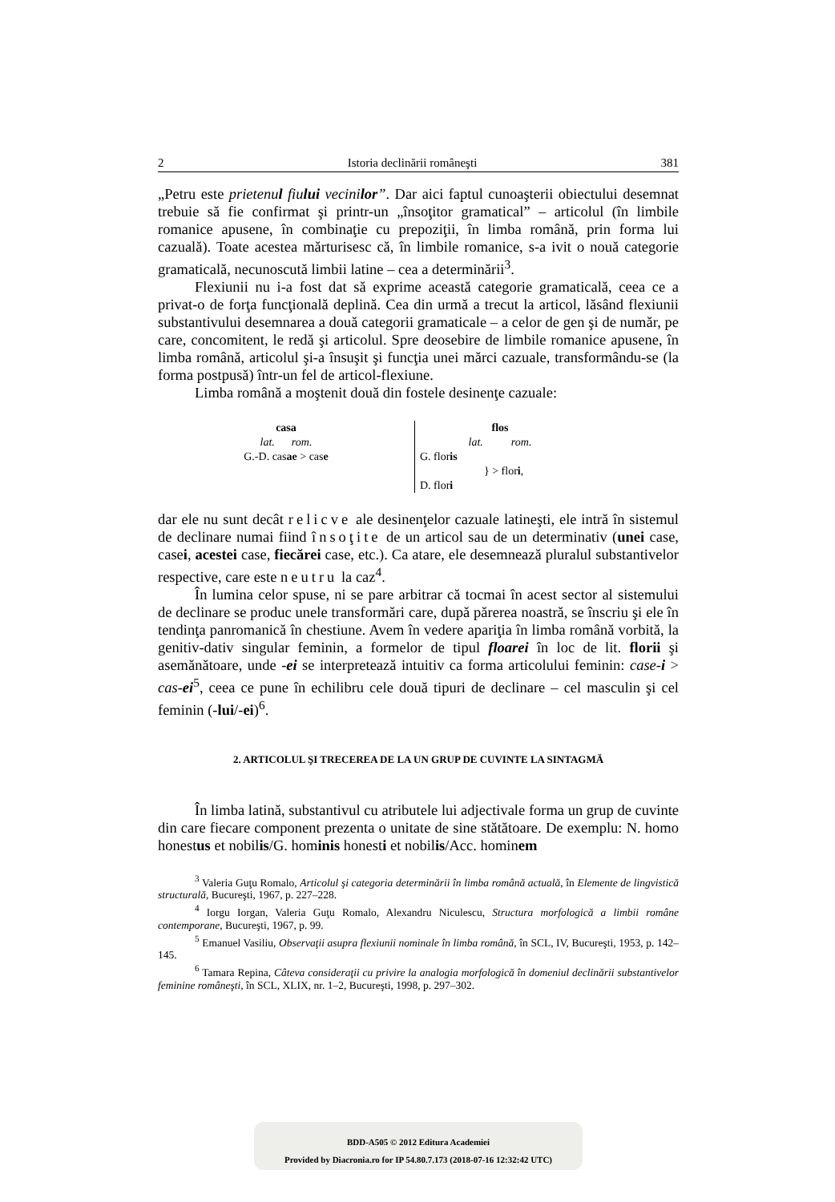2 Istoria declinării româneşti 381
„Petru este prietenul fiului vecinilor”. Dar aici faptul cunoaşterii obiectului desemnat trebuie să fie confirmat şi printr-un „însoţitor gramatical” – articolul (în limbile romanice apusene, în combinaţie cu prepoziţii, în limba română, prin forma lui cazuală). Toate acestea mărturisesc că, în limbile romanice, s-a ivit o nouă categorie gramaticală, necunoscută limbii latine – cea a determinării<sup>3</sup>.
Flexiunii nu i-a fost dat să exprime această categorie gramaticală, ceea ce a privat-o de forţa funcţională deplină. Cea din urmă a trecut la articol, lăsând flexiunii substantivului desemnarea a două categorii gramaticale – a celor de gen şi de număr, pe care, concomitent, le redă şi articolul. Spre deosebire de limbile romanice apusene, în limba română, articolul şi-a însuşit şi funcţia unei mărci cazuale, transformându-se (la forma postpusă) într-un fel de articol-flexiune.
Limba română a moştenit două din fostele desinenţe cazuale:
casa
lat. rom.
G.-D. casae > case
flos
lat. rom.
G. floris
} > flori,
D. flori
dar ele nu sunt decât relicve ale desinenţelor cazuale latineşti, ele intră în sistemul de declinare numai fiind însoţite de un articol sau de un determinativ (unei case, casei, acestei case, fiecărei case, etc.). Ca atare, ele desemnează pluralul substantivelor respective, care este neutru la caz<sup>4</sup>.
În lumina celor spuse, ni se pare arbitrar că tocmai în acest sector al sistemului de declinare se produc unele transformări care, după părerea noastră, se înscriu şi ele în tendinţa panromanică în chestiune. Avem în vedere apariţia în limba română vorbită, la genitiv-dativ singular feminin, a formelor de tipul floarei în loc de lit. florii şi asemănătoare, unde -ei se interpretează intuitiv ca forma articolului feminin: case-i > cas-ei<sup>5</sup>, ceea ce pune în echilibru cele două tipuri de declinare – cel masculin şi cel feminin (-lui/-ei)<sup>6</sup>.
2. ARTICOLUL ŞI TRECEREA DE LA UN GRUP DE CUVINTE LA SINTAGMĂ
În limba latină, substantivul cu atributele lui adjectivale forma un grup de cuvinte din care fiecare component prezenta o unitate de sine stătătoare. De exemplu: N. homo honestus et nobilis/G. hominis honesti et nobilis/Acc. hominem
<sup>3</sup> Valeria Guţu Romalo, Articolul şi categoria determinării în limba română actuală, în Elemente de lingvistică structurală, Bucureşti, 1967, p. 227–228.
<sup>4</sup> Iorgu Iorgan, Valeria Guţu Romalo, Alexandru Niculescu, Structura morfologică a limbii române contemporane, Bucureşti, 1967, p. 99.
<sup>5</sup> Emanuel Vasiliu, Observaţii asupra flexiunii nominale în limba română, în SCL, IV, Bucureşti, 1953, p. 142–145.
<sup>6</sup> Tamara Repina, Câteva consideraţii cu privire la analogia morfologică în domeniul declinării substantivelor feminine româneşti, în SCL, XLIX, nr. 1–2, Bucureşti, 1998, p. 297–302.
BDD-A505 © 2012 Editura Academiei
Provided by Diacronia.ro for IP 54.80.7.173 (2018-07-16 12:32:42 UTC)